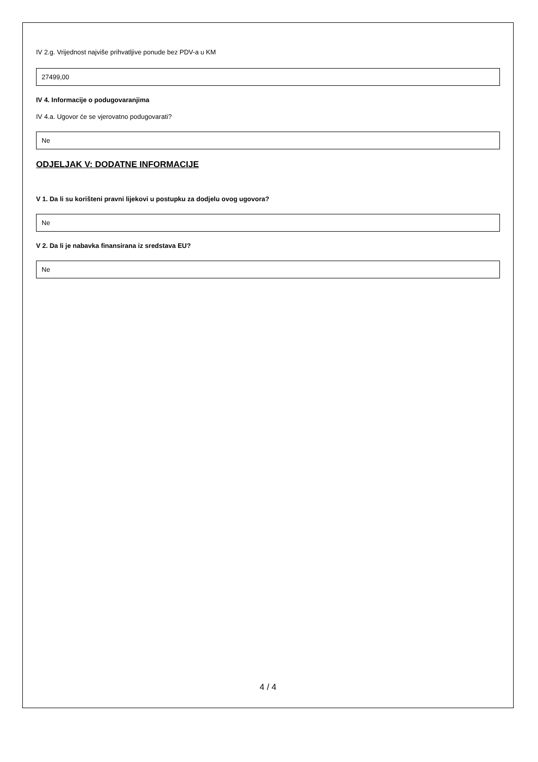IV 2.g. Vrijednost najviše prihvatljive ponude bez PDV-a u KM
27499,00
IV 4. Informacije o podugovaranjima
IV 4.a. Ugovor će se vjerovatno podugovarati?
Ne
ODJELJAK V: DODATNE INFORMACIJE
V 1. Da li su korišteni pravni lijekovi u postupku za dodjelu ovog ugovora?
Ne
V 2. Da li je nabavka finansirana iz sredstava EU?
Ne
4 / 4